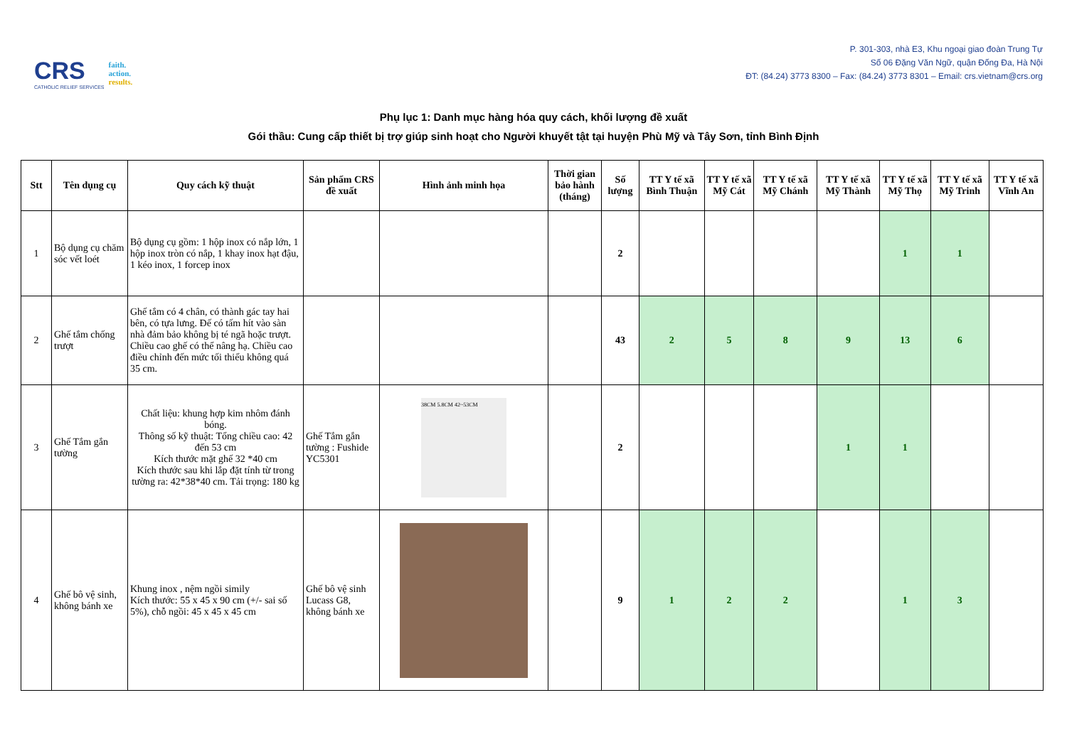CRS
CATHOLIC RELIEF SERVICES
faith.
action.
results.
P. 301-303, nhà E3, Khu ngoại giao đoàn Trung Tự
Số 06 Đặng Văn Ngữ, quận Đống Đa, Hà Nội
ĐT: (84.24) 3773 8300 – Fax: (84.24) 3773 8301 – Email: crs.vietnam@crs.org
Phụ lục 1: Danh mục hàng hóa quy cách, khối lượng đề xuất
Gói thầu: Cung cấp thiết bị trợ giúp sinh hoạt cho Người khuyết tật tại huyện Phù Mỹ và Tây Sơn, tỉnh Bình Định
| Stt | Tên dụng cụ | Quy cách kỹ thuật | Sản phẩm CRS đề xuất | Hình ảnh minh họa | Thời gian bảo hành (tháng) | Số lượng | TT Y tế xã Bình Thuận | TT Y tế xã Mỹ Cát | TT Y tế xã Mỹ Chánh | TT Y tế xã Mỹ Thành | TT Y tế xã Mỹ Thọ | TT Y tế xã Mỹ Trinh | TT Y tế xã Vĩnh An |
| --- | --- | --- | --- | --- | --- | --- | --- | --- | --- | --- | --- | --- | --- |
| 1 | Bộ dụng cụ chăm sóc vết loét | Bộ dụng cụ gồm: 1 hộp inox có nắp lớn, 1 hộp inox tròn có nắp, 1 khay inox hạt đậu, 1 kéo inox, 1 forcep inox | | | | 2 | | | | | 1 | 1 | |
| 2 | Ghế tắm chống trượt | Ghế tắm có 4 chân, có thành gác tay hai bên, có tựa lưng. Đế có tấm hít vào sàn nhà đảm bảo không bị té ngã hoặc trượt. Chiều cao ghế có thể nâng hạ. Chiều cao điều chỉnh đến mức tối thiểu không quá 35 cm. | | | | 43 | 2 | 5 | 8 | 9 | 13 | 6 | |
| 3 | Ghế Tắm gắn tường | Chất liệu: khung hợp kim nhôm đánh bóng. Thông số kỹ thuật: Tổng chiều cao: 42 đến 53 cm Kích thước mặt ghế 32 *40 cm Kích thước sau khi lắp đặt tính từ trong tường ra: 42*38*40 cm. Tải trọng: 180 kg | Ghế Tắm gắn tường : Fushide YC5301 | 38CM 5.8CM 42~53CM | | 2 | | | | 1 | 1 | | |
| 4 | Ghế bô vệ sinh, không bánh xe | Khung inox , nệm ngồi simily Kích thước: 55 x 45 x 90 cm (+/- sai số 5%), chỗ ngồi: 45 x 45 x 45 cm | Ghế bô vệ sinh Lucass G8, không bánh xe | | | 9 | 1 | 2 | 2 | | 1 | 3 | |